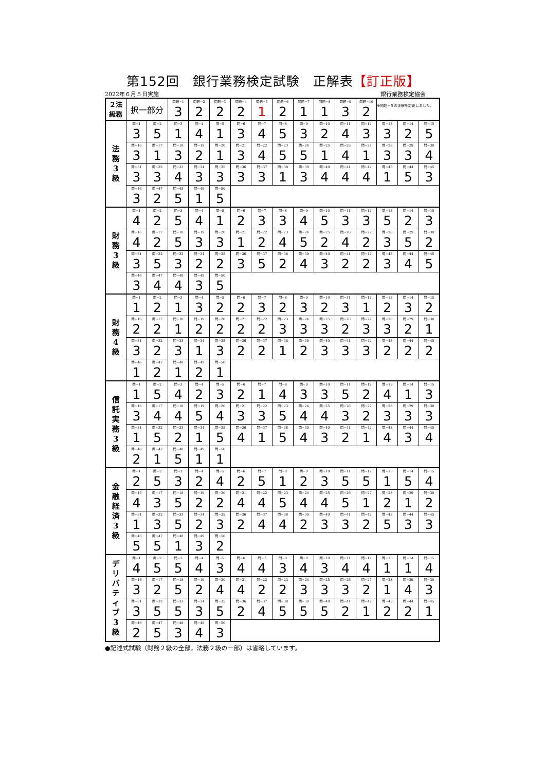第152回　銀行業務検定試験　正解表【訂正版】
2022年６月５日実施 銀行業務検定協会
| ２法 級務 | 択一部分 | | 問題−1 | 問題−2 | 問題−3 | 問題−4 | 問題−5 | 問題−6 | 問題−7 | 問題−8 | 問題−9 | 問題−10 | ※問題−５の正解を訂正しました。 | | |
| | | | 3 | 2 | 2 | 2 | 1 | 2 | 1 | 1 | 3 | 2 | | | |
| 法 務 3 級 | 問−1 | 問−2 | 問−3 | 問−4 | 問−5 | 問−6 | 問−7 | 問−8 | 問−9 | 問−10 | 問−11 | 問−12 | 問−13 | 問−14 | 問−15 |
| | 3 | 5 | 1 | 4 | 1 | 3 | 4 | 5 | 3 | 2 | 4 | 3 | 3 | 2 | 5 |
| | 問−16 | 問−17 | 問−18 | 問−19 | 問−20 | 問−21 | 問−22 | 問−23 | 問−24 | 問−25 | 問−26 | 問−27 | 問−28 | 問−29 | 問−30 |
| | 3 | 1 | 3 | 2 | 1 | 3 | 4 | 5 | 5 | 1 | 4 | 1 | 3 | 3 | 4 |
| | 問−31 | 問−32 | 問−33 | 問−34 | 問−35 | 問−36 | 問−37 | 問−38 | 問−39 | 問−40 | 問−41 | 問−42 | 問−43 | 問−44 | 問−45 |
| | 3 | 3 | 4 | 3 | 3 | 3 | 3 | 1 | 3 | 4 | 4 | 4 | 1 | 5 | 3 |
| | 問−46 | 問−47 | 問−48 | 問−49 | 問−50 | | | | | | | | | | |
| | 3 | 2 | 5 | 1 | 5 | | | | | | | | | | |
| 財 務 3 級 | 問−1 | 問−2 | 問−3 | 問−4 | 問−5 | 問−6 | 問−7 | 問−8 | 問−9 | 問−10 | 問−11 | 問−12 | 問−13 | 問−14 | 問−15 |
| | 4 | 2 | 5 | 4 | 1 | 2 | 3 | 3 | 4 | 5 | 3 | 3 | 5 | 2 | 3 |
| | 問−16 | 問−17 | 問−18 | 問−19 | 問−20 | 問−21 | 問−22 | 問−23 | 問−24 | 問−25 | 問−26 | 問−27 | 問−28 | 問−29 | 問−30 |
| | 4 | 2 | 5 | 3 | 3 | 1 | 2 | 4 | 5 | 2 | 4 | 2 | 3 | 5 | 2 |
| | 問−31 | 問−32 | 問−33 | 問−34 | 問−35 | 問−36 | 問−37 | 問−38 | 問−39 | 問−40 | 問−41 | 問−42 | 問−43 | 問−44 | 問−45 |
| | 3 | 5 | 3 | 2 | 2 | 3 | 5 | 2 | 4 | 3 | 2 | 2 | 3 | 4 | 5 |
| | 問−46 | 問−47 | 問−48 | 問−49 | 問−50 | | | | | | | | | | |
| | 3 | 4 | 4 | 3 | 5 | | | | | | | | | | |
| 財 務 4 級 | 問−1 | 問−2 | 問−3 | 問−4 | 問−5 | 問−6 | 問−7 | 問−8 | 問−9 | 問−10 | 問−11 | 問−12 | 問−13 | 問−14 | 問−15 |
| | 1 | 2 | 1 | 3 | 2 | 2 | 3 | 2 | 3 | 2 | 3 | 1 | 2 | 3 | 2 |
| | 問−16 | 問−17 | 問−18 | 問−19 | 問−20 | 問−21 | 問−22 | 問−23 | 問−24 | 問−25 | 問−26 | 問−27 | 問−28 | 問−29 | 問−30 |
| | 2 | 2 | 1 | 2 | 2 | 2 | 2 | 3 | 3 | 3 | 2 | 3 | 3 | 2 | 1 |
| | 問−31 | 問−32 | 問−33 | 問−34 | 問−35 | 問−36 | 問−37 | 問−38 | 問−39 | 問−40 | 問−41 | 問−42 | 問−43 | 問−44 | 問−45 |
| | 3 | 2 | 3 | 1 | 3 | 2 | 2 | 1 | 2 | 3 | 3 | 3 | 2 | 2 | 2 |
| | 問−46 | 問−47 | 問−48 | 問−49 | 問−50 | | | | | | | | | | |
| | 1 | 2 | 1 | 2 | 1 | | | | | | | | | | |
| 信 託 実 務 3 級 | 問−1 | 問−2 | 問−3 | 問−4 | 問−5 | 問−6 | 問−7 | 問−8 | 問−9 | 問−10 | 問−11 | 問−12 | 問−13 | 問−14 | 問−15 |
| | 1 | 5 | 4 | 2 | 3 | 2 | 1 | 4 | 3 | 3 | 5 | 2 | 4 | 1 | 3 |
| | 問−16 | 問−17 | 問−18 | 問−19 | 問−20 | 問−21 | 問−22 | 問−23 | 問−24 | 問−25 | 問−26 | 問−27 | 問−28 | 問−29 | 問−30 |
| | 3 | 4 | 4 | 5 | 4 | 3 | 3 | 5 | 4 | 4 | 3 | 2 | 3 | 3 | 3 |
| | 問−31 | 問−32 | 問−33 | 問−34 | 問−35 | 問−36 | 問−37 | 問−38 | 問−39 | 問−40 | 問−41 | 問−42 | 問−43 | 問−44 | 問−45 |
| | 1 | 5 | 2 | 1 | 5 | 4 | 1 | 5 | 4 | 3 | 2 | 1 | 4 | 3 | 4 |
| | 問−46 | 問−47 | 問−48 | 問−49 | 問−50 | | | | | | | | | | |
| | 2 | 1 | 5 | 1 | 1 | | | | | | | | | | |
| 金 融 経 済 3 級 | 問−1 | 問−2 | 問−3 | 問−4 | 問−5 | 問−6 | 問−7 | 問−8 | 問−9 | 問−10 | 問−11 | 問−12 | 問−13 | 問−14 | 問−15 |
| | 2 | 5 | 3 | 2 | 4 | 2 | 5 | 1 | 2 | 3 | 5 | 5 | 1 | 5 | 4 |
| | 問−16 | 問−17 | 問−18 | 問−19 | 問−20 | 問−21 | 問−22 | 問−23 | 問−24 | 問−25 | 問−26 | 問−27 | 問−28 | 問−29 | 問−30 |
| | 4 | 3 | 5 | 2 | 2 | 4 | 4 | 5 | 4 | 4 | 5 | 1 | 2 | 1 | 2 |
| | 問−31 | 問−32 | 問−33 | 問−34 | 問−35 | 問−36 | 問−37 | 問−38 | 問−39 | 問−40 | 問−41 | 問−42 | 問−43 | 問−44 | 問−45 |
| | 1 | 3 | 5 | 2 | 3 | 2 | 4 | 4 | 2 | 3 | 3 | 2 | 5 | 3 | 3 |
| | 問−46 | 問−47 | 問−48 | 問−49 | 問−50 | | | | | | | | | | |
| | 5 | 5 | 1 | 3 | 2 | | | | | | | | | | |
| デ リ バ テ ィ ブ 3 級 | 問−1 | 問−2 | 問−3 | 問−4 | 問−5 | 問−6 | 問−7 | 問−8 | 問−9 | 問−10 | 問−11 | 問−12 | 問−13 | 問−14 | 問−15 |
| | 4 | 5 | 5 | 4 | 3 | 4 | 4 | 3 | 4 | 3 | 4 | 4 | 1 | 1 | 4 |
| | 問−16 | 問−17 | 問−18 | 問−19 | 問−20 | 問−21 | 問−22 | 問−23 | 問−24 | 問−25 | 問−26 | 問−27 | 問−28 | 問−29 | 問−30 |
| | 3 | 2 | 5 | 2 | 4 | 4 | 2 | 2 | 3 | 3 | 3 | 2 | 1 | 4 | 3 |
| | 問−31 | 問−32 | 問−33 | 問−34 | 問−35 | 問−36 | 問−37 | 問−38 | 問−39 | 問−40 | 問−41 | 問−42 | 問−43 | 問−44 | 問−45 |
| | 3 | 5 | 5 | 3 | 5 | 2 | 4 | 5 | 5 | 5 | 2 | 1 | 2 | 2 | 1 |
| | 問−46 | 問−47 | 問−48 | 問−49 | 問−50 | | | | | | | | | | |
| | 2 | 5 | 3 | 4 | 3 | | | | | | | | | | |
●記述式試験（財務２級の全部，法務２級の一部）は省略しています。